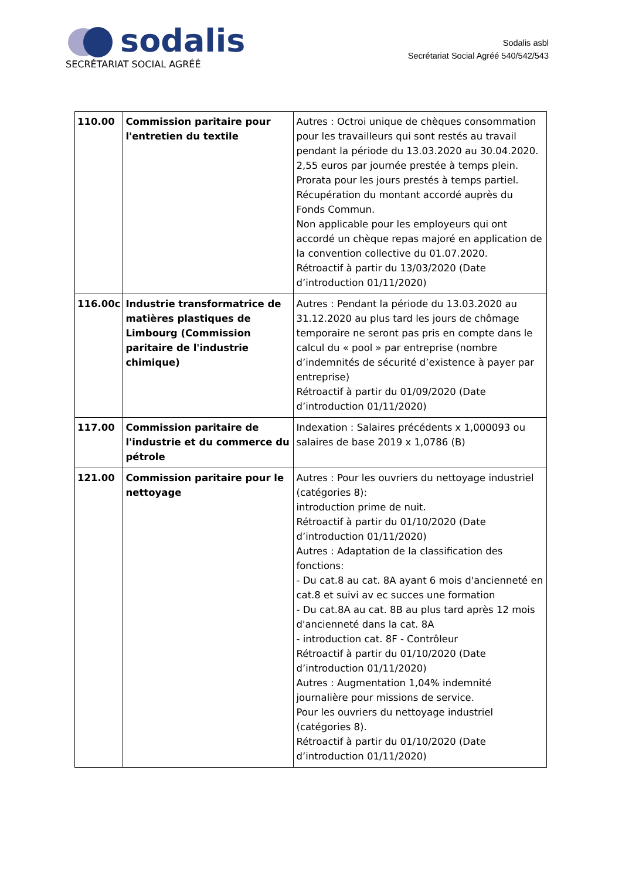sodalis
SECRÉTARIAT SOCIAL AGRÉÉ
Sodalis asbl
Secrétariat Social Agréé 540/542/543
| 110.00 | Commission paritaire pour l'entretien du textile | Autres : Octroi unique de chèques consommation pour les travailleurs qui sont restés au travail pendant la période du 13.03.2020 au 30.04.2020. 2,55 euros par journée prestée à temps plein. Prorata pour les jours prestés à temps partiel. Récupération du montant accordé auprès du Fonds Commun. Non applicable pour les employeurs qui ont accordé un chèque repas majoré en application de la convention collective du 01.07.2020. Rétroactif à partir du 13/03/2020 (Date d’introduction 01/11/2020) |
| 116.00c | Industrie transformatrice de matières plastiques de Limbourg (Commission paritaire de l'industrie chimique) | Autres : Pendant la période du 13.03.2020 au 31.12.2020 au plus tard les jours de chômage temporaire ne seront pas pris en compte dans le calcul du « pool » par entreprise (nombre d’indemnités de sécurité d’existence à payer par entreprise) Rétroactif à partir du 01/09/2020 (Date d’introduction 01/11/2020) |
| 117.00 | Commission paritaire de l'industrie et du commerce du pétrole | Indexation : Salaires précédents x 1,000093 ou salaires de base 2019 x 1,0786 (B) |
| 121.00 | Commission paritaire pour le nettoyage | Autres : Pour les ouvriers du nettoyage industriel (catégories 8): introduction prime de nuit. Rétroactif à partir du 01/10/2020 (Date d’introduction 01/11/2020) Autres : Adaptation de la classification des fonctions: - Du cat.8 au cat. 8A ayant 6 mois d'ancienneté en cat.8 et suivi av ec succes une formation - Du cat.8A au cat. 8B au plus tard après 12 mois d'ancienneté dans la cat. 8A - introduction cat. 8F - Contrôleur Rétroactif à partir du 01/10/2020 (Date d’introduction 01/11/2020) Autres : Augmentation 1,04% indemnité journalière pour missions de service. Pour les ouvriers du nettoyage industriel (catégories 8). Rétroactif à partir du 01/10/2020 (Date d’introduction 01/11/2020) |